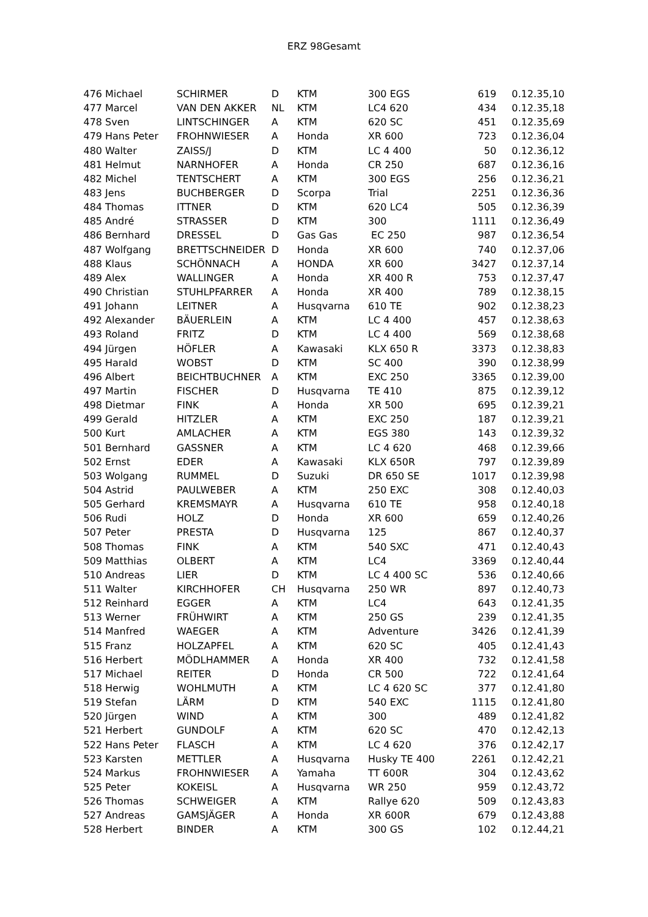ERZ 98Gesamt
| 476 | Michael | SCHIRMER | D | KTM | 300 EGS | 619 | 0.12.35,10 |
| 477 | Marcel | VAN DEN AKKER | NL | KTM | LC4 620 | 434 | 0.12.35,18 |
| 478 | Sven | LINTSCHINGER | A | KTM | 620 SC | 451 | 0.12.35,69 |
| 479 | Hans Peter | FROHNWIESER | A | Honda | XR 600 | 723 | 0.12.36,04 |
| 480 | Walter | ZAISS/J | D | KTM | LC 4 400 | 50 | 0.12.36,12 |
| 481 | Helmut | NARNHOFER | A | Honda | CR 250 | 687 | 0.12.36,16 |
| 482 | Michel | TENTSCHERT | A | KTM | 300 EGS | 256 | 0.12.36,21 |
| 483 | Jens | BUCHBERGER | D | Scorpa | Trial | 2251 | 0.12.36,36 |
| 484 | Thomas | ITTNER | D | KTM | 620 LC4 | 505 | 0.12.36,39 |
| 485 | André | STRASSER | D | KTM | 300 | 1111 | 0.12.36,49 |
| 486 | Bernhard | DRESSEL | D | Gas Gas | EC 250 | 987 | 0.12.36,54 |
| 487 | Wolfgang | BRETTSCHNEIDER | D | Honda | XR 600 | 740 | 0.12.37,06 |
| 488 | Klaus | SCHÖNNACH | A | HONDA | XR 600 | 3427 | 0.12.37,14 |
| 489 | Alex | WALLINGER | A | Honda | XR 400 R | 753 | 0.12.37,47 |
| 490 | Christian | STUHLPFARRER | A | Honda | XR 400 | 789 | 0.12.38,15 |
| 491 | Johann | LEITNER | A | Husqvarna | 610 TE | 902 | 0.12.38,23 |
| 492 | Alexander | BÄUERLEIN | A | KTM | LC 4 400 | 457 | 0.12.38,63 |
| 493 | Roland | FRITZ | D | KTM | LC 4 400 | 569 | 0.12.38,68 |
| 494 | Jürgen | HÖFLER | A | Kawasaki | KLX 650 R | 3373 | 0.12.38,83 |
| 495 | Harald | WOBST | D | KTM | SC 400 | 390 | 0.12.38,99 |
| 496 | Albert | BEICHTBUCHNER | A | KTM | EXC 250 | 3365 | 0.12.39,00 |
| 497 | Martin | FISCHER | D | Husqvarna | TE 410 | 875 | 0.12.39,12 |
| 498 | Dietmar | FINK | A | Honda | XR 500 | 695 | 0.12.39,21 |
| 499 | Gerald | HITZLER | A | KTM | EXC 250 | 187 | 0.12.39,21 |
| 500 | Kurt | AMLACHER | A | KTM | EGS 380 | 143 | 0.12.39,32 |
| 501 | Bernhard | GASSNER | A | KTM | LC 4 620 | 468 | 0.12.39,66 |
| 502 | Ernst | EDER | A | Kawasaki | KLX 650R | 797 | 0.12.39,89 |
| 503 | Wolgang | RUMMEL | D | Suzuki | DR 650 SE | 1017 | 0.12.39,98 |
| 504 | Astrid | PAULWEBER | A | KTM | 250 EXC | 308 | 0.12.40,03 |
| 505 | Gerhard | KREMSMAYR | A | Husqvarna | 610 TE | 958 | 0.12.40,18 |
| 506 | Rudi | HOLZ | D | Honda | XR 600 | 659 | 0.12.40,26 |
| 507 | Peter | PRESTA | D | Husqvarna | 125 | 867 | 0.12.40,37 |
| 508 | Thomas | FINK | A | KTM | 540 SXC | 471 | 0.12.40,43 |
| 509 | Matthias | OLBERT | A | KTM | LC4 | 3369 | 0.12.40,44 |
| 510 | Andreas | LIER | D | KTM | LC 4 400 SC | 536 | 0.12.40,66 |
| 511 | Walter | KIRCHHOFER | CH | Husqvarna | 250 WR | 897 | 0.12.40,73 |
| 512 | Reinhard | EGGER | A | KTM | LC4 | 643 | 0.12.41,35 |
| 513 | Werner | FRÜHWIRT | A | KTM | 250 GS | 239 | 0.12.41,35 |
| 514 | Manfred | WAEGER | A | KTM | Adventure | 3426 | 0.12.41,39 |
| 515 | Franz | HOLZAPFEL | A | KTM | 620 SC | 405 | 0.12.41,43 |
| 516 | Herbert | MÖDLHAMMER | A | Honda | XR 400 | 732 | 0.12.41,58 |
| 517 | Michael | REITER | D | Honda | CR 500 | 722 | 0.12.41,64 |
| 518 | Herwig | WOHLMUTH | A | KTM | LC 4 620 SC | 377 | 0.12.41,80 |
| 519 | Stefan | LÄRM | D | KTM | 540 EXC | 1115 | 0.12.41,80 |
| 520 | Jürgen | WIND | A | KTM | 300 | 489 | 0.12.41,82 |
| 521 | Herbert | GUNDOLF | A | KTM | 620 SC | 470 | 0.12.42,13 |
| 522 | Hans Peter | FLASCH | A | KTM | LC 4 620 | 376 | 0.12.42,17 |
| 523 | Karsten | METTLER | A | Husqvarna | Husky TE 400 | 2261 | 0.12.42,21 |
| 524 | Markus | FROHNWIESER | A | Yamaha | TT 600R | 304 | 0.12.43,62 |
| 525 | Peter | KOKEISL | A | Husqvarna | WR 250 | 959 | 0.12.43,72 |
| 526 | Thomas | SCHWEIGER | A | KTM | Rallye 620 | 509 | 0.12.43,83 |
| 527 | Andreas | GAMSJÄGER | A | Honda | XR 600R | 679 | 0.12.43,88 |
| 528 | Herbert | BINDER | A | KTM | 300 GS | 102 | 0.12.44,21 |